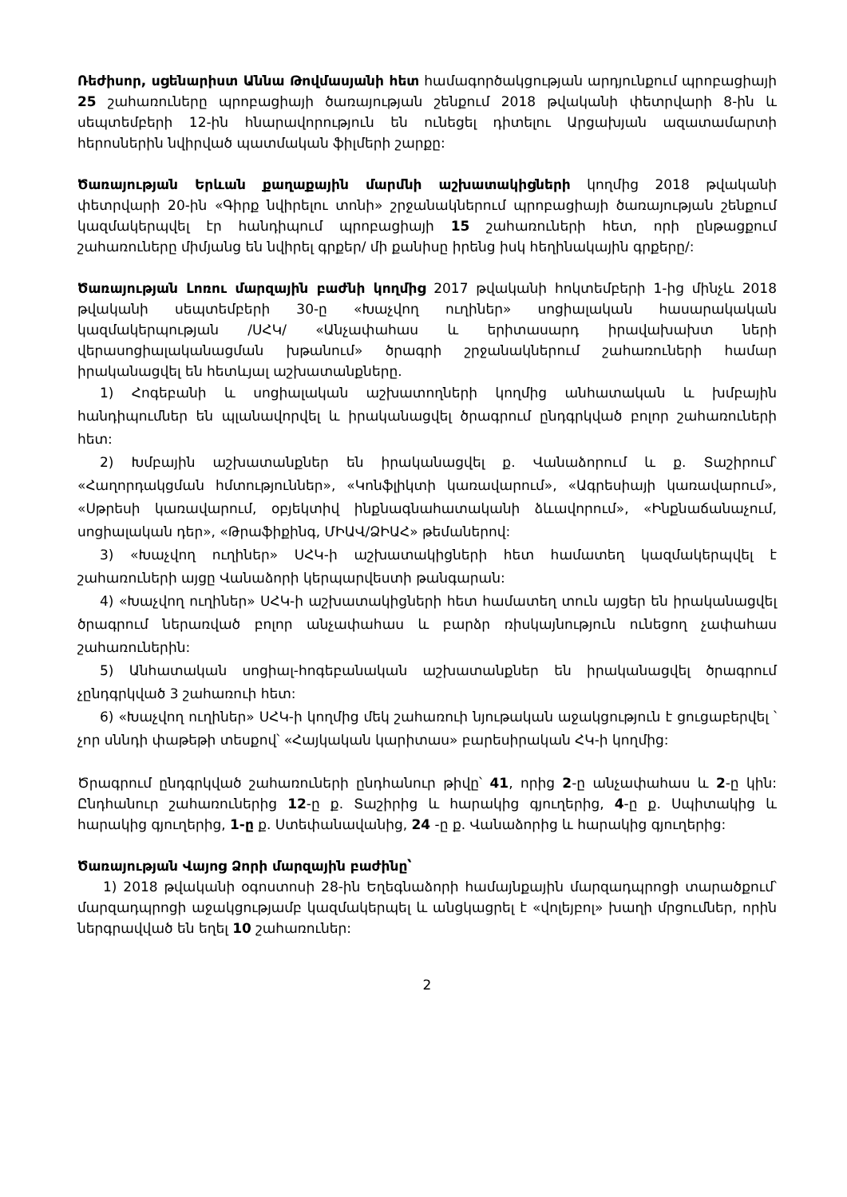Ռեժիսոր, սցենարիստ Աննա Թովմասյանի հետ համագործակցության արդյունքում պրոբացիայի 25 շահառուները պրոբացիայի ծառայության շենքում 2018 թվականի փետրվարի 8-ին և սեպտեմբերի 12-ին հնարավորություն են ունեցել դիտելու Արցախյան ազատամարտի հերոսներին նվիրված պատմական ֆիլմերի շարքը:
Ծառայության Երևան քաղաքային մարմնի աշխատակիցների կողմից 2018 թվականի փետրվարի 20-ին «Գիրք նվիրելու տոնի» շրջանակներում պրոբացիայի ծառայության շենքում կազմակերպվել էր հանդիպում պրոբացիայի 15 շահառուների հետ, որի ընթացքում շահառուները միմյանց են նվիրել գրքեր/ մի քանիսը իրենց իսկ հեղինակային գրքերը/:
Ծառայության Լոռու մարզային բաժնի կողմից 2017 թվականի հոկտեմբերի 1-ից մինչև 2018 թվականի սեպտեմբերի 30-ը «Խաչվող ուղիներ» սոցիալական հասարակական կազմակերպության /ՍՀԿ/ «Անչափահաս և երիտասարդ իրավախախտ ների վերասոցիալականացման խթանում» ծրագրի շրջանակներում շահառուների համար իրականացվել են հետևյալ աշխատանքները.
1) Հոգեբանի և սոցիալական աշխատողների կողմից անհատական և խմբային հանդիպումներ են պլանավորվել և իրականացվել ծրագրում ընդգրկված բոլոր շահառուների հետ:
2) Խմբային աշխատանքներ են իրականացվել ք. Վանաձորում և ք. Տաշիրում՝ «Հաղորդակցման հմտություններ», «Կոնֆլիկտի կառավարում», «Ագրեսիայի կառավարում», «Սթրեսի կառավարում, օբյեկտիվ ինքնագնահատականի ձևավորում», «Ինքնաճանաչում, սոցիալական դեր», «Թրաֆիքինգ, ՄԻԱՎ/ՁԻԱՀ» թեմաներով:
3) «Խաչվող ուղիներ» ՍՀԿ-ի աշխատակիցների հետ համատեղ կազմակերպվել է շահառուների այցը Վանաձորի կերպարվեստի թանգարան:
4) «Խաչվող ուղիներ» ՍՀԿ-ի աշխատակիցների հետ համատեղ տուն այցեր են իրականացվել ծրագրում ներառված բոլոր անչափահաս և բարձր ռիսկայնություն ունեցող չափահաս շահառուներին:
5) Անհատական սոցիալ-հոգեբանական աշխատանքներ են իրականացվել ծրագրում չընդգրկված 3 շահառուի հետ:
6) «Խաչվող ուղիներ» ՍՀԿ-ի կողմից մեկ շահառուի նյութական աջակցություն է ցուցաբերվել ՝ չոր սննդի փաթեթի տեսքով՝ «Հայկական կարիտաս» բարեսիրական ՀԿ-ի կողմից:
Ծրագրում ընդգրկված շահառուների ընդհանուր թիվը՝ 41, որից 2-ը անչափահաս և 2-ը կին: Ընդհանուր շահառուներից 12-ը ք. Տաշիրից և հարակից գյուղերից, 4-ը ք. Սպիտակից և հարակից գյուղերից, 1-ը ք. Ստեփանավանից, 24 -ը ք. Վանաձորից և հարակից գյուղերից:
Ծառայության Վայոց Ձորի մարզային բաժինը՝
1) 2018 թվականի օգոստոսի 28-ին Եղեգնաձորի համայնքային մարզադպրոցի տարածքում՝ մարզադպրոցի աջակցությամբ կազմակերպել և անցկացրել է «վոլեյբոլ» խաղի մրցումներ, որին ներգրավված են եղել 10 շահառուներ:
2